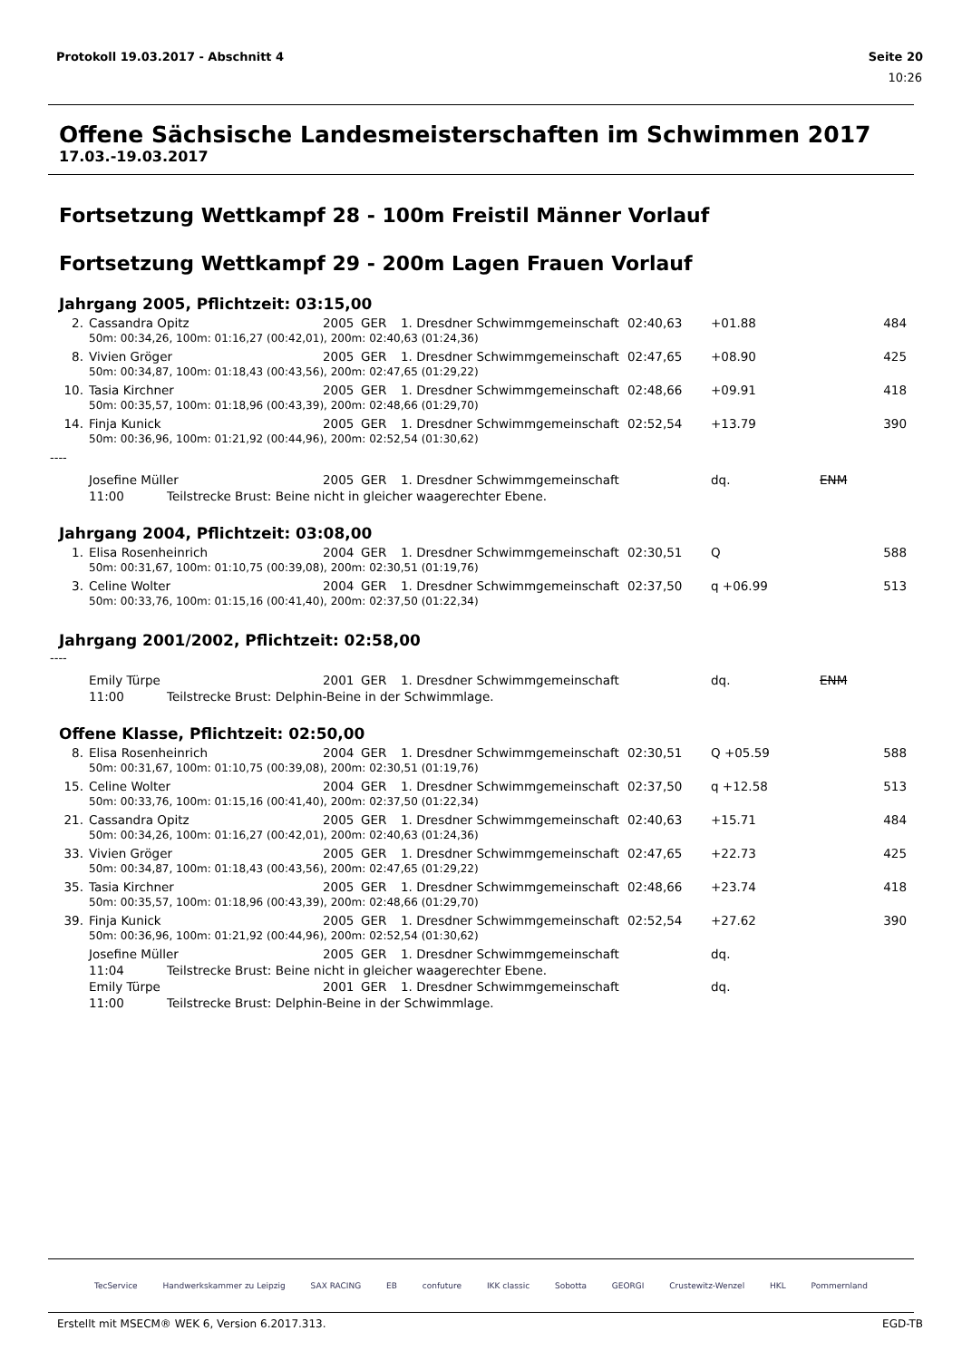Protokoll 19.03.2017 - Abschnitt 4 Seite 20
10:26
Offene Sächsische Landesmeisterschaften im Schwimmen 2017
17.03.-19.03.2017
Fortsetzung Wettkampf 28 - 100m Freistil Männer Vorlauf
Fortsetzung Wettkampf 29 - 200m Lagen Frauen Vorlauf
Jahrgang 2005, Pflichtzeit: 03:15,00
| 2. | Cassandra Opitz | 2005 | GER | 1. Dresdner Schwimmgemeinschaft | 02:40,63 | +01.88 | | 484 |
| | 50m: 00:34,26, 100m: 01:16,27 (00:42,01), 200m: 02:40,63 (01:24,36) | | | | | | | |
| 8. | Vivien Gröger | 2005 | GER | 1. Dresdner Schwimmgemeinschaft | 02:47,65 | +08.90 | | 425 |
| | 50m: 00:34,87, 100m: 01:18,43 (00:43,56), 200m: 02:47,65 (01:29,22) | | | | | | | |
| 10. | Tasia Kirchner | 2005 | GER | 1. Dresdner Schwimmgemeinschaft | 02:48,66 | +09.91 | | 418 |
| | 50m: 00:35,57, 100m: 01:18,96 (00:43,39), 200m: 02:48,66 (01:29,70) | | | | | | | |
| 14. | Finja Kunick | 2005 | GER | 1. Dresdner Schwimmgemeinschaft | 02:52,54 | +13.79 | | 390 |
| | 50m: 00:36,96, 100m: 01:21,92 (00:44,96), 200m: 02:52,54 (01:30,62) | | | | | | | |
----
| | Josefine Müller | 2005 | GER | 1. Dresdner Schwimmgemeinschaft | | dq. | ENM | |
| | 11:00 Teilstrecke Brust: Beine nicht in gleicher waagerechter Ebene. | | | | | | | |
Jahrgang 2004, Pflichtzeit: 03:08,00
| 1. | Elisa Rosenheinrich | 2004 | GER | 1. Dresdner Schwimmgemeinschaft | 02:30,51 | Q | | 588 |
| | 50m: 00:31,67, 100m: 01:10,75 (00:39,08), 200m: 02:30,51 (01:19,76) | | | | | | | |
| 3. | Celine Wolter | 2004 | GER | 1. Dresdner Schwimmgemeinschaft | 02:37,50 | q +06.99 | | 513 |
| | 50m: 00:33,76, 100m: 01:15,16 (00:41,40), 200m: 02:37,50 (01:22,34) | | | | | | | |
Jahrgang 2001/2002, Pflichtzeit: 02:58,00
----
| | Emily Türpe | 2001 | GER | 1. Dresdner Schwimmgemeinschaft | | dq. | ENM | |
| | 11:00 Teilstrecke Brust: Delphin-Beine in der Schwimmlage. | | | | | | | |
Offene Klasse, Pflichtzeit: 02:50,00
| 8. | Elisa Rosenheinrich | 2004 | GER | 1. Dresdner Schwimmgemeinschaft | 02:30,51 | Q +05.59 | | 588 |
| | 50m: 00:31,67, 100m: 01:10,75 (00:39,08), 200m: 02:30,51 (01:19,76) | | | | | | | |
| 15. | Celine Wolter | 2004 | GER | 1. Dresdner Schwimmgemeinschaft | 02:37,50 | q +12.58 | | 513 |
| | 50m: 00:33,76, 100m: 01:15,16 (00:41,40), 200m: 02:37,50 (01:22,34) | | | | | | | |
| 21. | Cassandra Opitz | 2005 | GER | 1. Dresdner Schwimmgemeinschaft | 02:40,63 | +15.71 | | 484 |
| | 50m: 00:34,26, 100m: 01:16,27 (00:42,01), 200m: 02:40,63 (01:24,36) | | | | | | | |
| 33. | Vivien Gröger | 2005 | GER | 1. Dresdner Schwimmgemeinschaft | 02:47,65 | +22.73 | | 425 |
| | 50m: 00:34,87, 100m: 01:18,43 (00:43,56), 200m: 02:47,65 (01:29,22) | | | | | | | |
| 35. | Tasia Kirchner | 2005 | GER | 1. Dresdner Schwimmgemeinschaft | 02:48,66 | +23.74 | | 418 |
| | 50m: 00:35,57, 100m: 01:18,96 (00:43,39), 200m: 02:48,66 (01:29,70) | | | | | | | |
| 39. | Finja Kunick | 2005 | GER | 1. Dresdner Schwimmgemeinschaft | 02:52,54 | +27.62 | | 390 |
| | 50m: 00:36,96, 100m: 01:21,92 (00:44,96), 200m: 02:52,54 (01:30,62) | | | | | | | |
| | Josefine Müller | 2005 | GER | 1. Dresdner Schwimmgemeinschaft | | dq. | | |
| | 11:04 Teilstrecke Brust: Beine nicht in gleicher waagerechter Ebene. | | | | | | | |
| | Emily Türpe | 2001 | GER | 1. Dresdner Schwimmgemeinschaft | | dq. | | |
| | 11:00 Teilstrecke Brust: Delphin-Beine in der Schwimmlage. | | | | | | | |
TecService Handwerkskammer zu Leipzig SAX RACING EB confuture IKK classic Sobotta GEORGI Crustewitz-Wenzel HKL Pommernland
Erstellt mit MSECM® WEK 6, Version 6.2017.313. EGD-TB